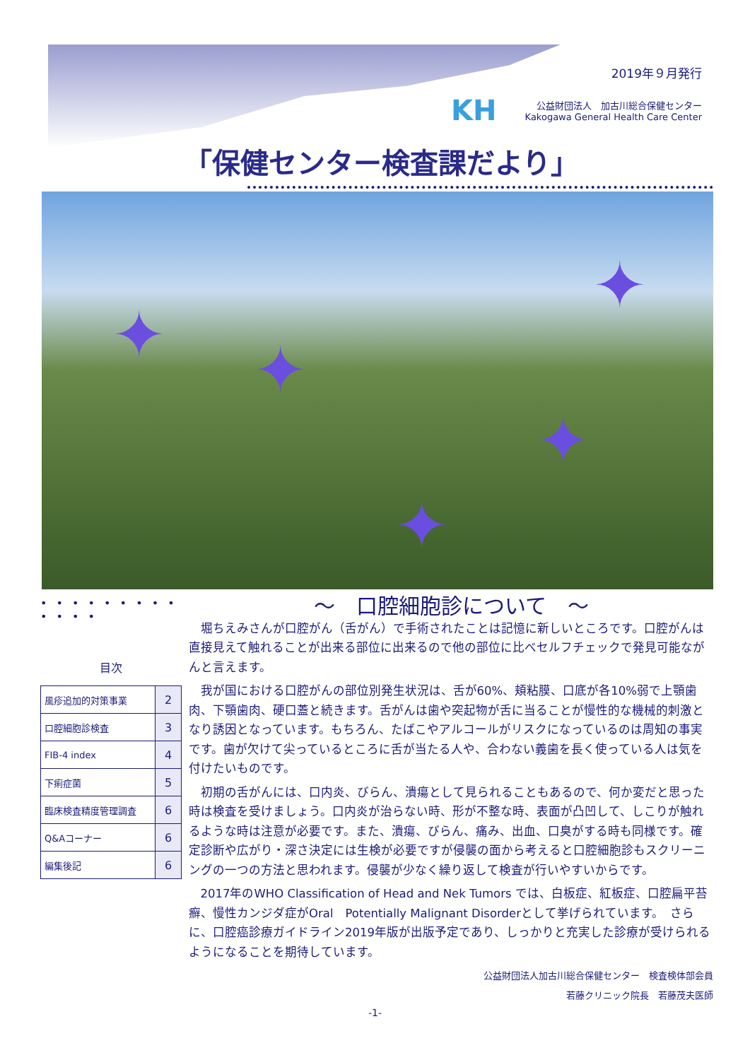2019年９月発行
KH 公益財団法人　加古川総合保健センター
Kakogawa General Health Care Center
「保健センター検査課だより」
✦ ✦
✦
✦
✦
• • • • • • • • • • • • •
目次
| 風疹追加的対策事業 | 2 |
| 口腔細胞診検査 | 3 |
| FIB-4 index | 4 |
| 下痢症菌 | 5 |
| 臨床検査精度管理調査 | 6 |
| Q&Aコーナー | 6 |
| 編集後記 | 6 |
～　口腔細胞診について　～
堀ちえみさんが口腔がん（舌がん）で手術されたことは記憶に新しいところです。口腔がんは直接見えて触れることが出来る部位に出来るので他の部位に比べセルフチェックで発見可能ながんと言えます。
我が国における口腔がんの部位別発生状況は、舌が60%、頬粘膜、口底が各10%弱で上顎歯肉、下顎歯肉、硬口蓋と続きます。舌がんは歯や突起物が舌に当ることが慢性的な機械的刺激となり誘因となっています。もちろん、たばこやアルコールがリスクになっているのは周知の事実です。歯が欠けて尖っているところに舌が当たる人や、合わない義歯を長く使っている人は気を付けたいものです。
初期の舌がんには、口内炎、びらん、潰瘍として見られることもあるので、何か変だと思った時は検査を受けましょう。口内炎が治らない時、形が不整な時、表面が凸凹して、しこりが触れるような時は注意が必要です。また、潰瘍、びらん、痛み、出血、口臭がする時も同様です。確定診断や広がり・深さ決定には生検が必要ですが侵襲の面から考えると口腔細胞診もスクリーニングの一つの方法と思われます。侵襲が少なく繰り返して検査が行いやすいからです。
2017年のWHO Classification of Head and Nek Tumors では、白板症、紅板症、口腔扁平苔癬、慢性カンジダ症がOral　Potentially Malignant Disorderとして挙げられています。　さらに、口腔癌診療ガイドライン2019年版が出版予定であり、しっかりと充実した診療が受けられるようになることを期待しています。
公益財団法人加古川総合保健センター　検査検体部会員
若藤クリニック院長　若藤茂夫医師
-1-